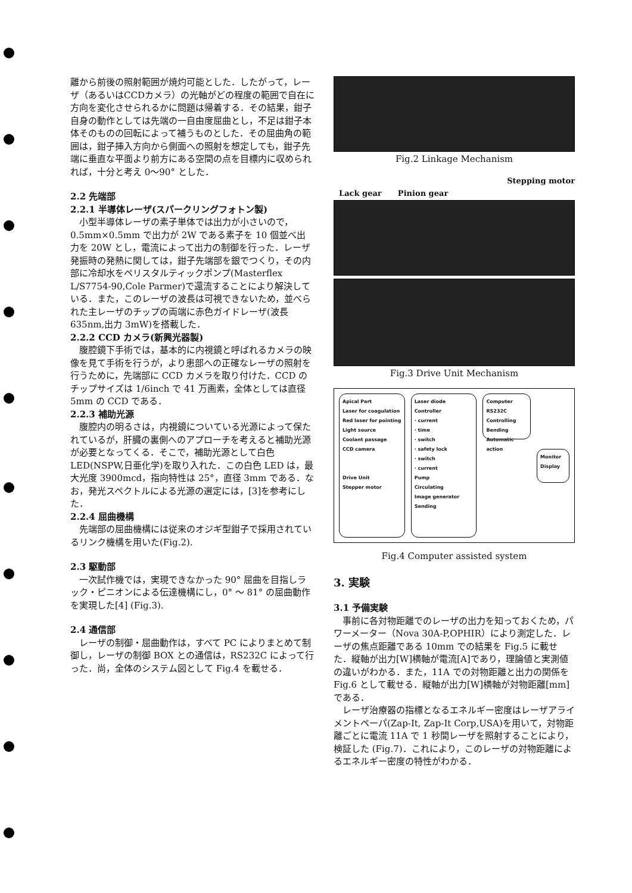離から前後の照射範囲が焼灼可能とした．したがって，レーザ（あるいはCCDカメラ）の光軸がどの程度の範囲で自在に方向を変化させられるかに問題は帰着する．その結果，鉗子自身の動作としては先端の一自由度屈曲とし，不足は鉗子本体そのものの回転によって補うものとした．その屈曲角の範囲は，鉗子挿入方向から側面への照射を想定しても，鉗子先端に垂直な平面より前方にある空間の点を目標内に収められれば，十分と考え 0〜90° とした．
2.2 先端部
2.2.1 半導体レーザ(スパークリングフォトン製)
小型半導体レーザの素子単体では出力が小さいので，0.5mm×0.5mm で出力が 2W である素子を 10 個並べ出力を 20W とし，電流によって出力の制御を行った．レーザ発振時の発熱に関しては，鉗子先端部を銀でつくり，その内部に冷却水をペリスタルティックポンプ(Masterflex L/S7754-90,Cole Parmer)で還流することにより解決している．また，このレーザの波長は可視できないため，並べられた主レーザのチップの両端に赤色ガイドレーザ(波長 635nm,出力 3mW)を搭載した．
2.2.2 CCD カメラ(新興光器製)
腹腔鏡下手術では，基本的に内視鏡と呼ばれるカメラの映像を見て手術を行うが，より患部への正確なレーザの照射を行うために，先端部に CCD カメラを取り付けた．CCD のチップサイズは 1/6inch で 41 万画素，全体としては直径 5mm の CCD である．
2.2.3 補助光源
腹腔内の明るさは，内視鏡についている光源によって保たれているが，肝臓の裏側へのアプローチを考えると補助光源が必要となってくる．そこで，補助光源として白色 LED(NSPW,日亜化学)を取り入れた．この白色 LED は，最大光度 3900mcd，指向特性は 25°，直径 3mm である．なお，発光スペクトルによる光源の選定には，[3]を参考にした．
2.2.4 屈曲機構
先端部の屈曲機構には従来のオジギ型鉗子で採用されているリンク機構を用いた(Fig.2).
2.3 駆動部
一次試作機では，実現できなかった 90° 屈曲を目指しラック・ピニオンによる伝達機構にし，0° 〜 81° の屈曲動作を実現した[4] (Fig.3).
2.4 通信部
レーザの制御・屈曲動作は，すべて PC によりまとめて制御し，レーザの制御 BOX との通信は，RS232C によって行った．尚，全体のシステム図として Fig.4 を載せる．
Fig.2 Linkage Mechanism
Stepping motor
Lack gear Pinion gear
Fig.3 Drive Unit Mechanism
Apical Part
Laser for coagulation
Red laser for pointing
Light source
Coolant passage
CCD camera
Drive Unit
Stepper motor
Laser diode Controller
· current
· time
· switch
· safety lock
· switch
· current
Pump
Circulating
Image generator
Sending
Computer
RS232C
Controlling
Bending
Automatic action
Monitor
Display
Fig.4 Computer assisted system
3. 実験
3.1 予備実験
事前に各対物距離でのレーザの出力を知っておくため，パワーメーター（Nova 30A-P,OPHIR）により測定した．レーザの焦点距離である 10mm での結果を Fig.5 に載せた．縦軸が出力[W]横軸が電流[A]であり，理論値と実測値の違いがわかる．また，11A での対物距離と出力の関係を Fig.6 として載せる．縦軸が出力[W]横軸が対物距離[mm]である．
レーザ治療器の指標となるエネルギー密度はレーザアライメントペーパ(Zap-It, Zap-It Corp,USA)を用いて，対物距離ごとに電流 11A で 1 秒間レーザを照射することにより，検証した (Fig.7)．これにより，このレーザの対物距離によるエネルギー密度の特性がわかる．